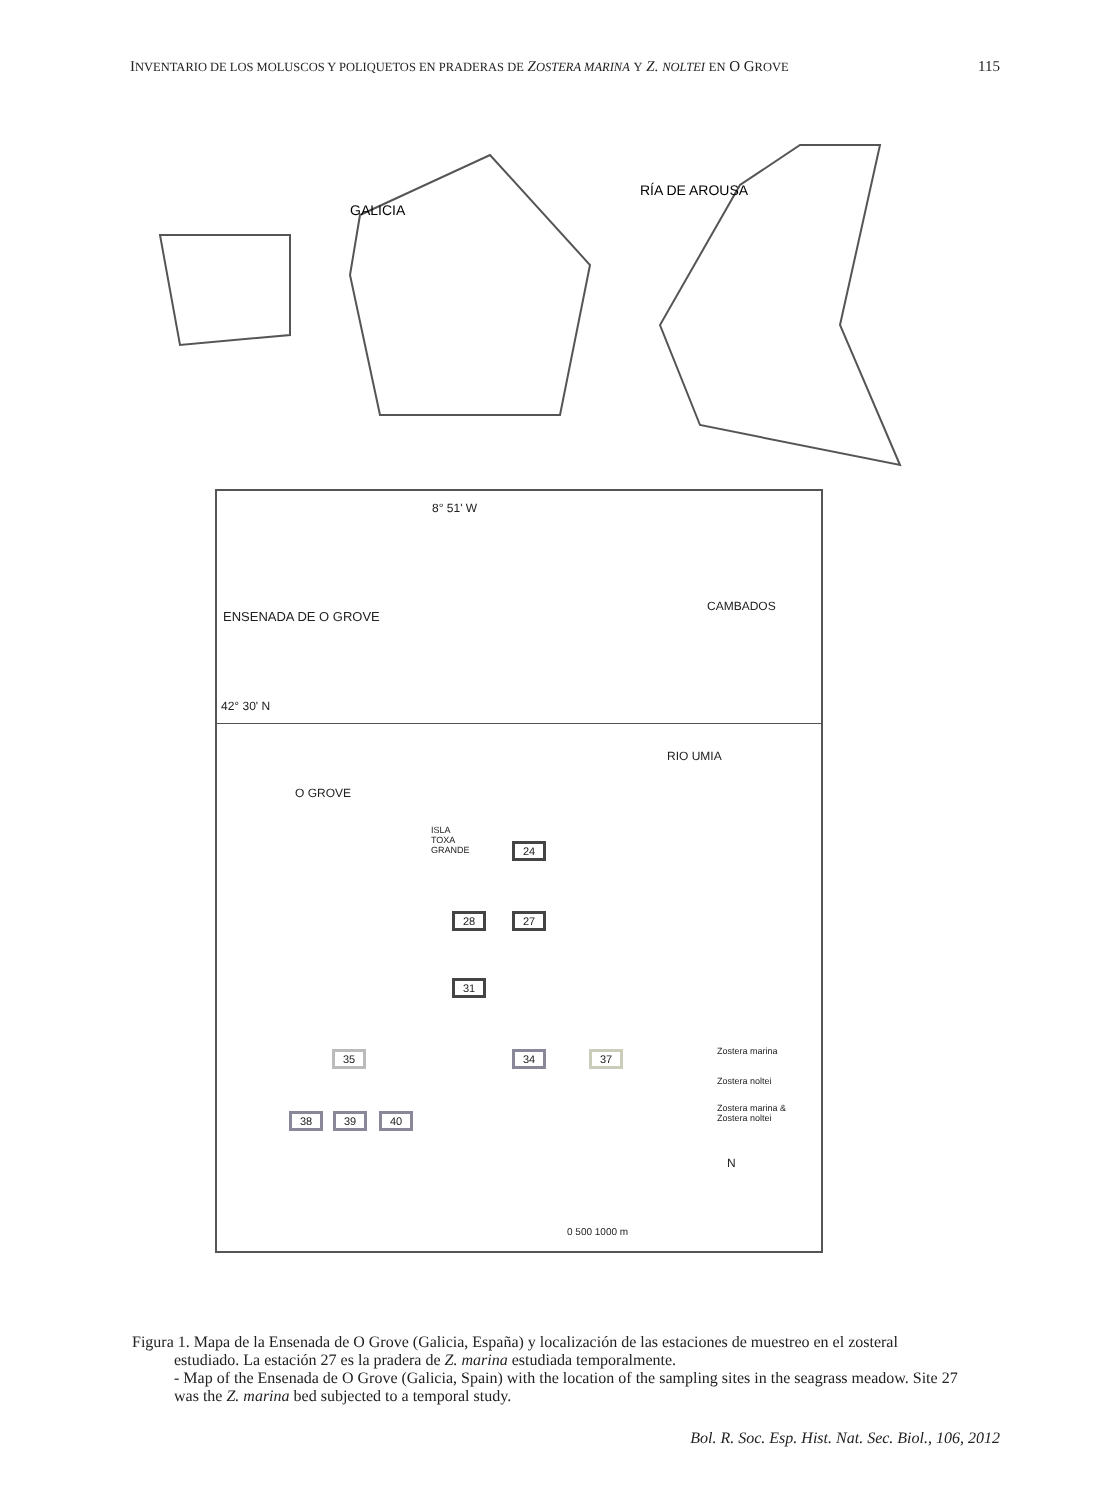INVENTARIO DE LOS MOLUSCOS Y POLIQUETOS EN PRADERAS DE ZOSTERA MARINA Y Z. NOLTEI EN O GROVE
115
GALICIA
RÍA DE AROUSA
8° 51' W
ENSENADA DE O GROVE
CAMBADOS
42° 30' N
RIO UMIA
O GROVE
ISLA
TOXA
GRANDE 24
28 27
31
35 34 37
38 39 40
Zostera marina
Zostera noltei
Zostera marina &
Zostera noltei
N
0 500 1000 m
Figura 1. Mapa de la Ensenada de O Grove (Galicia, España) y localización de las estaciones de muestreo en el zosteral estudiado. La estación 27 es la pradera de Z. marina estudiada temporalmente.
- Map of the Ensenada de O Grove (Galicia, Spain) with the location of the sampling sites in the seagrass meadow. Site 27 was the Z. marina bed subjected to a temporal study.
Bol. R. Soc. Esp. Hist. Nat. Sec. Biol., 106, 2012